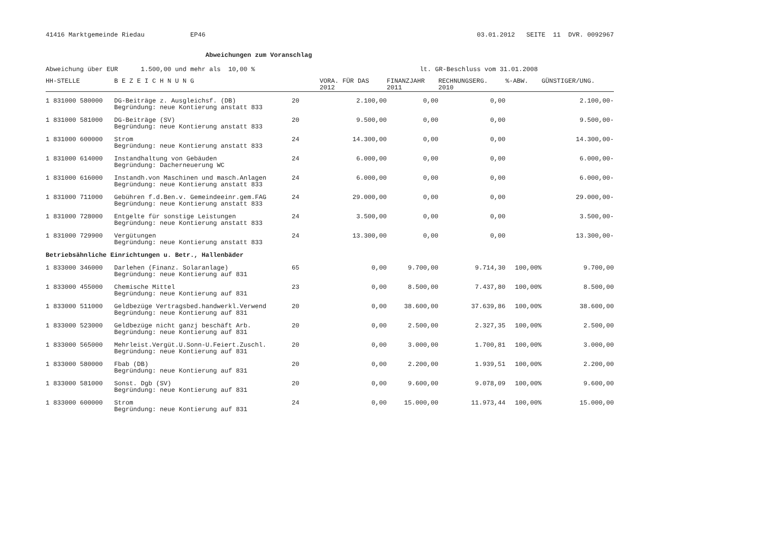41416 Marktgemeinde Riedau EP46 03.01.2012 SEITE 11 DVR. 0092967
Abweichungen zum Voranschlag
Abweichung über EUR 1.500,00 und mehr als 10,00 % lt. GR-Beschluss vom 31.01.2008
| HH-STELLE | B E Z E I C H N U N G | | VORA. FÜR DAS 2012 | FINANZJAHR 2011 | RECHNUNGSERG. 2010 | %-ABW. | GÜNSTIGER/UNG. |
| --- | --- | --- | --- | --- | --- | --- | --- |
| 1 831000 580000 | DG-Beiträge z. Ausgleichsf. (DB) Begründung: neue Kontierung anstatt 833 | 20 | 2.100,00 | 0,00 | 0,00 | | 2.100,00- |
| 1 831000 581000 | DG-Beiträge (SV) Begründung: neue Kontierung anstatt 833 | 20 | 9.500,00 | 0,00 | 0,00 | | 9.500,00- |
| 1 831000 600000 | Strom Begründung: neue Kontierung anstatt 833 | 24 | 14.300,00 | 0,00 | 0,00 | | 14.300,00- |
| 1 831000 614000 | Instandhaltung von Gebäuden Begründung: Dacherneuerung WC | 24 | 6.000,00 | 0,00 | 0,00 | | 6.000,00- |
| 1 831000 616000 | Instandh.von Maschinen und masch.Anlagen Begründung: neue Kontierung anstatt 833 | 24 | 6.000,00 | 0,00 | 0,00 | | 6.000,00- |
| 1 831000 711000 | Gebühren f.d.Ben.v. Gemeindeeinr.gem.FAG Begründung: neue Kontierung anstatt 833 | 24 | 29.000,00 | 0,00 | 0,00 | | 29.000,00- |
| 1 831000 728000 | Entgelte für sonstige Leistungen Begründung: neue Kontierung anstatt 833 | 24 | 3.500,00 | 0,00 | 0,00 | | 3.500,00- |
| 1 831000 729900 | Vergütungen Begründung: neue Kontierung anstatt 833 | 24 | 13.300,00 | 0,00 | 0,00 | | 13.300,00- |
| Betriebsähnliche Einrichtungen u. Betr., Hallenbäder | | | | | | | |
| 1 833000 346000 | Darlehen (Finanz. Solaranlage) Begründung: neue Kontierung auf 831 | 65 | 0,00 | 9.700,00 | 9.714,30 | 100,00% | 9.700,00 |
| 1 833000 455000 | Chemische Mittel Begründung: neue Kontierung auf 831 | 23 | 0,00 | 8.500,00 | 7.437,80 | 100,00% | 8.500,00 |
| 1 833000 511000 | Geldbezüge Vertragsbed.handwerkl.Verwend Begründung: neue Kontierung auf 831 | 20 | 0,00 | 38.600,00 | 37.639,86 | 100,00% | 38.600,00 |
| 1 833000 523000 | Geldbezüge nicht ganzj beschäft Arb. Begründung: neue Kontierung auf 831 | 20 | 0,00 | 2.500,00 | 2.327,35 | 100,00% | 2.500,00 |
| 1 833000 565000 | Mehrleist.Vergüt.U.Sonn-U.Feiert.Zuschl. Begründung: neue Kontierung auf 831 | 20 | 0,00 | 3.000,00 | 1.700,81 | 100,00% | 3.000,00 |
| 1 833000 580000 | Fbab (DB) Begründung: neue Kontierung auf 831 | 20 | 0,00 | 2.200,00 | 1.939,51 | 100,00% | 2.200,00 |
| 1 833000 581000 | Sonst. Dgb (SV) Begründung: neue Kontierung auf 831 | 20 | 0,00 | 9.600,00 | 9.078,09 | 100,00% | 9.600,00 |
| 1 833000 600000 | Strom Begründung: neue Kontierung auf 831 | 24 | 0,00 | 15.000,00 | 11.973,44 | 100,00% | 15.000,00 |